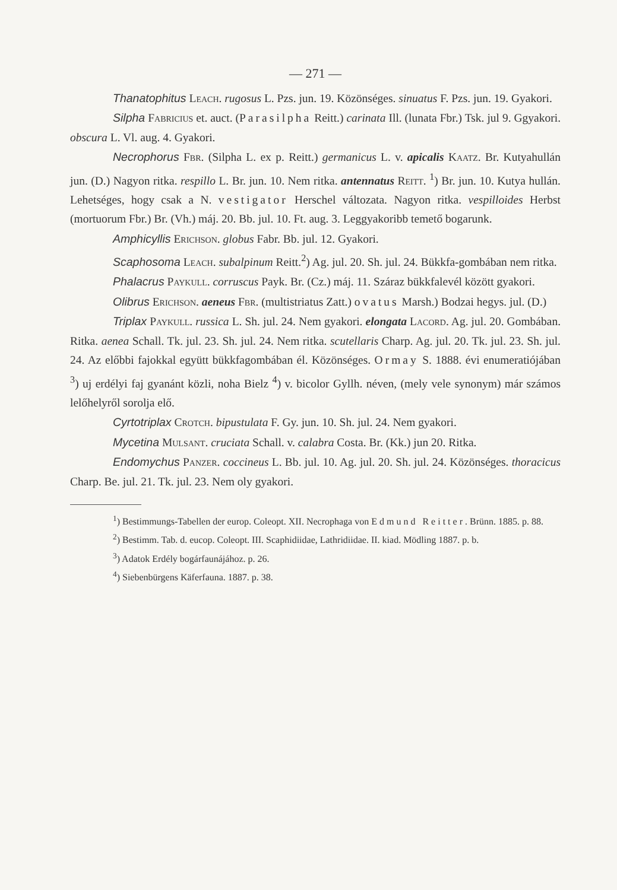— 271 —
Thanatophitus Leach. rugosus L. Pzs. jun. 19. Közönséges. sinuatus F. Pzs. jun. 19. Gyakori.
Silpha Fabricius et. auct. (Parasilpha Reitt.) carinata Ill. (lunata Fbr.) Tsk. jul 9. Ggyakori. obscura L. Vl. aug. 4. Gyakori.
Necrophorus Fbr. (Silpha L. ex p. Reitt.) germanicus L. v. apicalis Kaatz. Br. Kutyahullán jun. (D.) Nagyon ritka. respillo L. Br. jun. 10. Nem ritka. antennatus Reitt. <sup>1</sup>) Br. jun. 10. Kutya hullán. Lehetséges, hogy csak a N. vestigator Herschel változata. Nagyon ritka. vespilloides Herbst (mortuorum Fbr.) Br. (Vh.) máj. 20. Bb. jul. 10. Ft. aug. 3. Leggyakoribb temető bogarunk.
Amphicyllis Erichson. globus Fabr. Bb. jul. 12. Gyakori.
Scaphosoma Leach. subalpinum Reitt.<sup>2</sup>) Ag. jul. 20. Sh. jul. 24. Bükkfa-gombában nem ritka.
Phalacrus Paykull. corruscus Payk. Br. (Cz.) máj. 11. Száraz bükkfalevél között gyakori.
Olibrus Erichson. aeneus Fbr. (multistriatus Zatt.) ovatus Marsh.) Bodzai hegys. jul. (D.)
Triplax Paykull. russica L. Sh. jul. 24. Nem gyakori. elongata Lacord. Ag. jul. 20. Gombában. Ritka. aenea Schall. Tk. jul. 23. Sh. jul. 24. Nem ritka. scutellaris Charp. Ag. jul. 20. Tk. jul. 23. Sh. jul. 24. Az előbbi fajokkal együtt bükkfagombában él. Közönséges. Ormay S. 1888. évi enumeratiójában <sup>3</sup>) uj erdélyi faj gyanánt közli, noha Bielz <sup>4</sup>) v. bicolor Gyllh. néven, (mely vele synonym) már számos lelőhelyről sorolja elő.
Cyrtotriplax Crotch. bipustulata F. Gy. jun. 10. Sh. jul. 24. Nem gyakori.
Mycetina Mulsant. cruciata Schall. v. calabra Costa. Br. (Kk.) jun 20. Ritka.
Endomychus Panzer. coccineus L. Bb. jul. 10. Ag. jul. 20. Sh. jul. 24. Közönséges. thoracicus Charp. Be. jul. 21. Tk. jul. 23. Nem oly gyakori.
<sup>1</sup>) Bestimmungs-Tabellen der europ. Coleopt. XII. Necrophaga von Edmund Reitter. Brünn. 1885. p. 88.
<sup>2</sup>) Bestimm. Tab. d. eucop. Coleopt. III. Scaphidiidae, Lathridiidae. II. kiad. Mödling 1887. p. b.
<sup>3</sup>) Adatok Erdély bogárfaunájához. p. 26.
<sup>4</sup>) Siebenbürgens Käferfauna. 1887. p. 38.